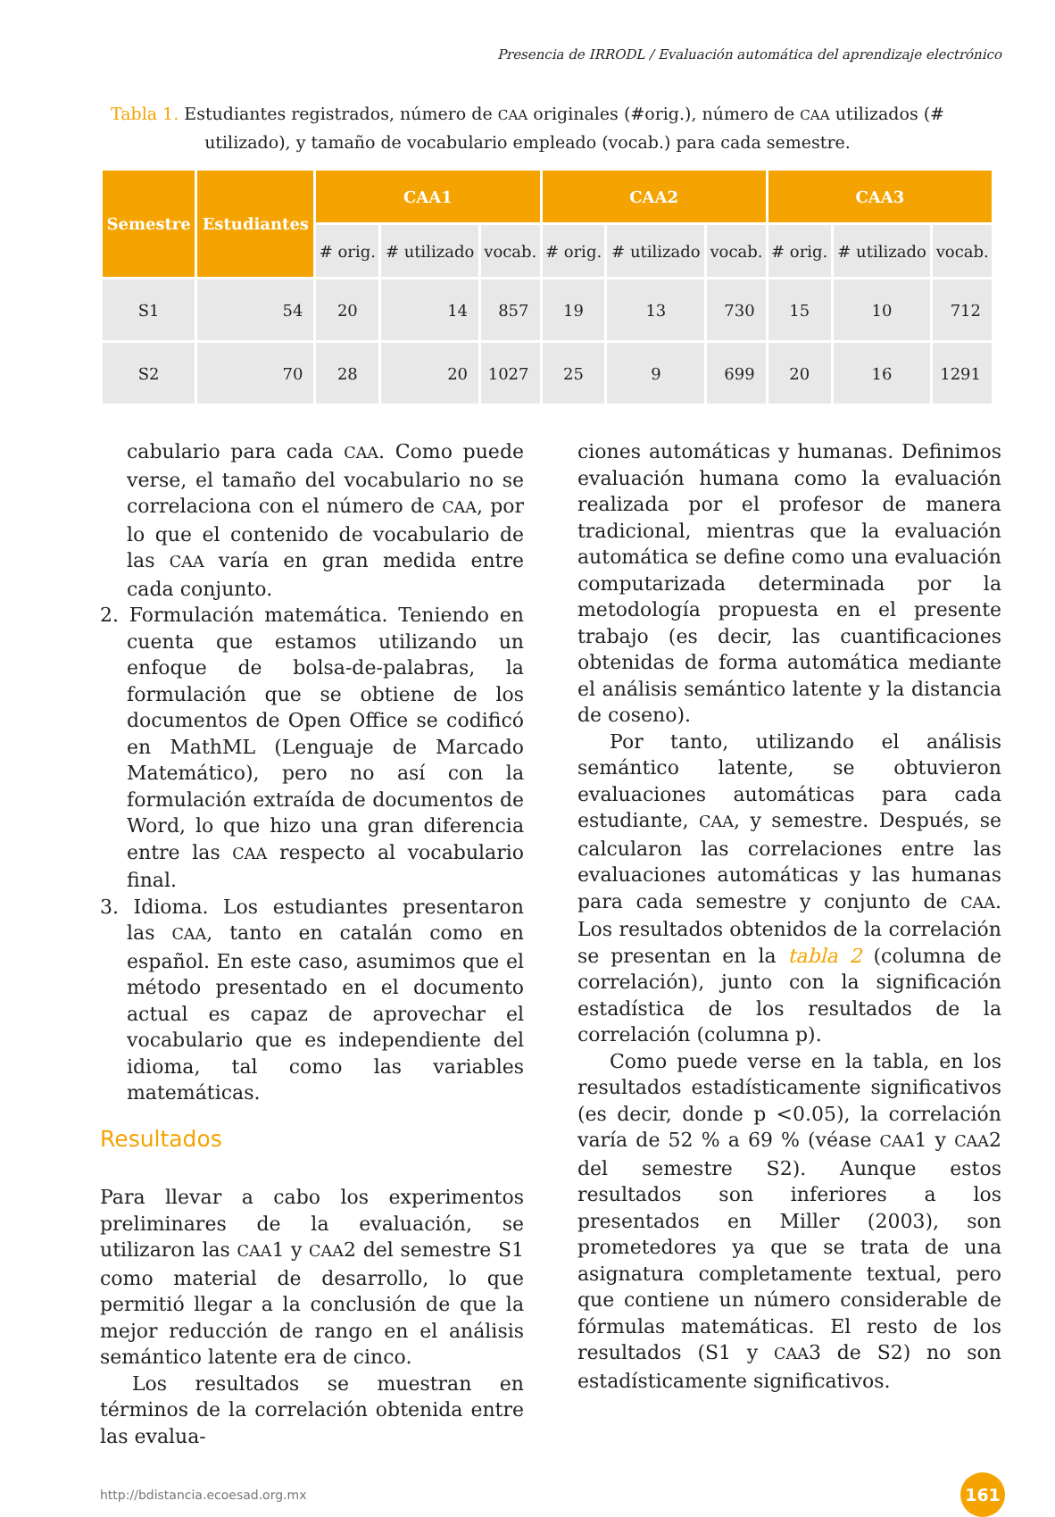Presencia de IRRODL / Evaluación automática del aprendizaje electrónico
Tabla 1. Estudiantes registrados, número de CAA originales (#orig.), número de CAA utilizados (# utilizado), y tamaño de vocabulario empleado (vocab.) para cada semestre.
| Semestre | Estudiantes | CAA1 | | | CAA2 | | | CAA3 | | |
| --- | --- | --- | --- | --- | --- | --- | --- | --- | --- | --- |
| | | # orig. | # utilizado | vocab. | # orig. | # utilizado | vocab. | # orig. | # utilizado | vocab. |
| S1 | 54 | 20 | 14 | 857 | 19 | 13 | 730 | 15 | 10 | 712 |
| S2 | 70 | 28 | 20 | 1027 | 25 | 9 | 699 | 20 | 16 | 1291 |
cabulario para cada CAA. Como puede verse, el tamaño del vocabulario no se correlaciona con el número de CAA, por lo que el contenido de vocabulario de las CAA varía en gran medida entre cada conjunto.
2. Formulación matemática. Teniendo en cuenta que estamos utilizando un enfoque de bolsa-de-palabras, la formulación que se obtiene de los documentos de Open Office se codificó en MathML (Lenguaje de Marcado Matemático), pero no así con la formulación extraída de documentos de Word, lo que hizo una gran diferencia entre las CAA respecto al vocabulario final.
3. Idioma. Los estudiantes presentaron las CAA, tanto en catalán como en español. En este caso, asumimos que el método presentado en el documento actual es capaz de aprovechar el vocabulario que es independiente del idioma, tal como las variables matemáticas.
Resultados
Para llevar a cabo los experimentos preliminares de la evaluación, se utilizaron las CAA1 y CAA2 del semestre S1 como material de desarrollo, lo que permitió llegar a la conclusión de que la mejor reducción de rango en el análisis semántico latente era de cinco.
Los resultados se muestran en términos de la correlación obtenida entre las evalua-
ciones automáticas y humanas. Definimos evaluación humana como la evaluación realizada por el profesor de manera tradicional, mientras que la evaluación automática se define como una evaluación computarizada determinada por la metodología propuesta en el presente trabajo (es decir, las cuantificaciones obtenidas de forma automática mediante el análisis semántico latente y la distancia de coseno).
Por tanto, utilizando el análisis semántico latente, se obtuvieron evaluaciones automáticas para cada estudiante, CAA, y semestre. Después, se calcularon las correlaciones entre las evaluaciones automáticas y las humanas para cada semestre y conjunto de CAA. Los resultados obtenidos de la correlación se presentan en la tabla 2 (columna de correlación), junto con la significación estadística de los resultados de la correlación (columna p).
Como puede verse en la tabla, en los resultados estadísticamente significativos (es decir, donde p <0.05), la correlación varía de 52 % a 69 % (véase CAA1 y CAA2 del semestre S2). Aunque estos resultados son inferiores a los presentados en Miller (2003), son prometedores ya que se trata de una asignatura completamente textual, pero que contiene un número considerable de fórmulas matemáticas. El resto de los resultados (S1 y CAA3 de S2) no son estadísticamente significativos.
http://bdistancia.ecoesad.org.mx 161